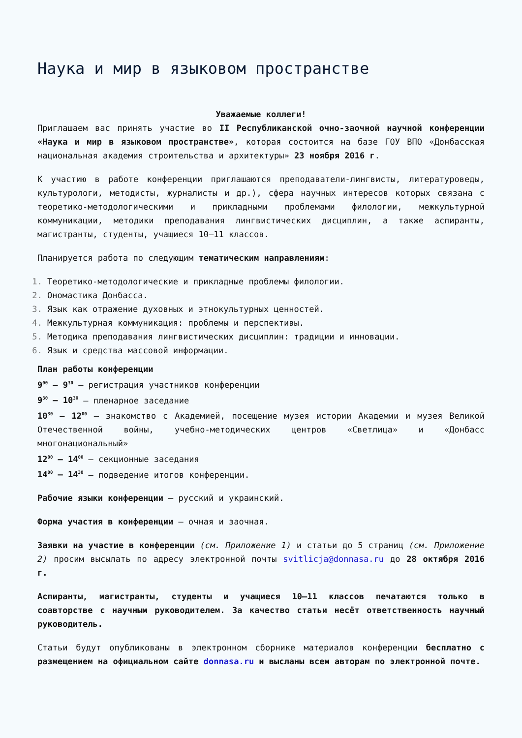Наука и мир в языковом пространстве
Уважаемые коллеги!
Приглашаем вас принять участие во II Республиканской очно-заочной научной конференции «Наука и мир в языковом пространстве», которая состоится на базе ГОУ ВПО «Донбасская национальная академия строительства и архитектуры» 23 ноября 2016 г.
К участию в работе конференции приглашаются преподаватели-лингвисты, литературоведы, культурологи, методисты, журналисты и др.), сфера научных интересов которых связана с теоретико-методологическими и прикладными проблемами филологии, межкультурной коммуникации, методики преподавания лингвистических дисциплин, а также аспиранты, магистранты, студенты, учащиеся 10–11 классов.
Планируется работа по следующим тематическим направлениям:
Теоретико-методологические и прикладные проблемы филологии.
Ономастика Донбасса.
Язык как отражение духовных и этнокультурных ценностей.
Межкультурная коммуникация: проблемы и перспективы.
Методика преподавания лингвистических дисциплин: традиции и инновации.
Язык и средства массовой информации.
План работы конференции
9<sup>00</sup> – 9<sup>30</sup> – регистрация участников конференции
9<sup>30</sup> – 10<sup>30</sup> – пленарное заседание
10<sup>30</sup> – 12<sup>00</sup> – знакомство с Академией, посещение музея истории Академии и музея Великой Отечественной войны, учебно-методических центров «Светлица» и «Донбасс многонациональный»
12<sup>00</sup> – 14<sup>00</sup> – секционные заседания
14<sup>00</sup> – 14<sup>30</sup> – подведение итогов конференции.
Рабочие языки конференции – русский и украинский.
Форма участия в конференции – очная и заочная.
Заявки на участие в конференции (см. Приложение 1) и статьи до 5 страниц (см. Приложение 2) просим высылать по адресу электронной почты svitlicja@donnasa.ru до 28 октября 2016 г.
Аспиранты, магистранты, студенты и учащиеся 10–11 классов печатаются только в соавторстве с научным руководителем. За качество статьи несёт ответственность научный руководитель.
Статьи будут опубликованы в электронном сборнике материалов конференции бесплатно с размещением на официальном сайте donnasa.ru и высланы всем авторам по электронной почте.